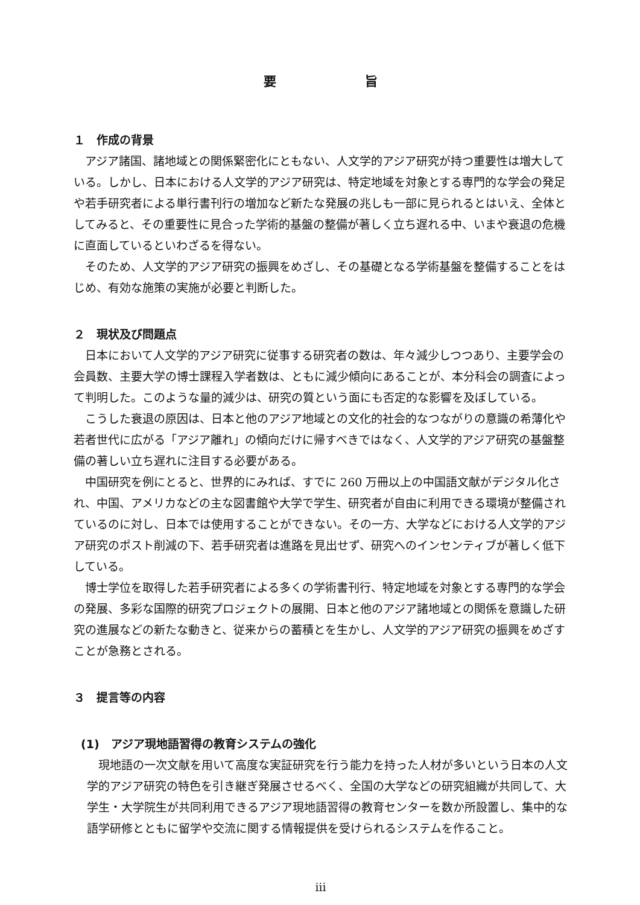要 旨
１　作成の背景
アジア諸国、諸地域との関係緊密化にともない、人文学的アジア研究が持つ重要性は増大している。しかし、日本における人文学的アジア研究は、特定地域を対象とする専門的な学会の発足や若手研究者による単行書刊行の増加など新たな発展の兆しも一部に見られるとはいえ、全体としてみると、その重要性に見合った学術的基盤の整備が著しく立ち遅れる中、いまや衰退の危機に直面しているといわざるを得ない。
そのため、人文学的アジア研究の振興をめざし、その基礎となる学術基盤を整備することをはじめ、有効な施策の実施が必要と判断した。
２　現状及び問題点
日本において人文学的アジア研究に従事する研究者の数は、年々減少しつつあり、主要学会の会員数、主要大学の博士課程入学者数は、ともに減少傾向にあることが、本分科会の調査によって判明した。このような量的減少は、研究の質という面にも否定的な影響を及ぼしている。
こうした衰退の原因は、日本と他のアジア地域との文化的社会的なつながりの意識の希薄化や若者世代に広がる「アジア離れ」の傾向だけに帰すべきではなく、人文学的アジア研究の基盤整備の著しい立ち遅れに注目する必要がある。
中国研究を例にとると、世界的にみれば、すでに 260 万冊以上の中国語文献がデジタル化され、中国、アメリカなどの主な図書館や大学で学生、研究者が自由に利用できる環境が整備されているのに対し、日本では使用することができない。その一方、大学などにおける人文学的アジア研究のポスト削減の下、若手研究者は進路を見出せず、研究へのインセンティブが著しく低下している。
博士学位を取得した若手研究者による多くの学術書刊行、特定地域を対象とする専門的な学会の発展、多彩な国際的研究プロジェクトの展開、日本と他のアジア諸地域との関係を意識した研究の進展などの新たな動きと、従来からの蓄積とを生かし、人文学的アジア研究の振興をめざすことが急務とされる。
３　提言等の内容
(1)　アジア現地語習得の教育システムの強化
現地語の一次文献を用いて高度な実証研究を行う能力を持った人材が多いという日本の人文学的アジア研究の特色を引き継ぎ発展させるべく、全国の大学などの研究組織が共同して、大学生・大学院生が共同利用できるアジア現地語習得の教育センターを数か所設置し、集中的な語学研修とともに留学や交流に関する情報提供を受けられるシステムを作ること。
iii